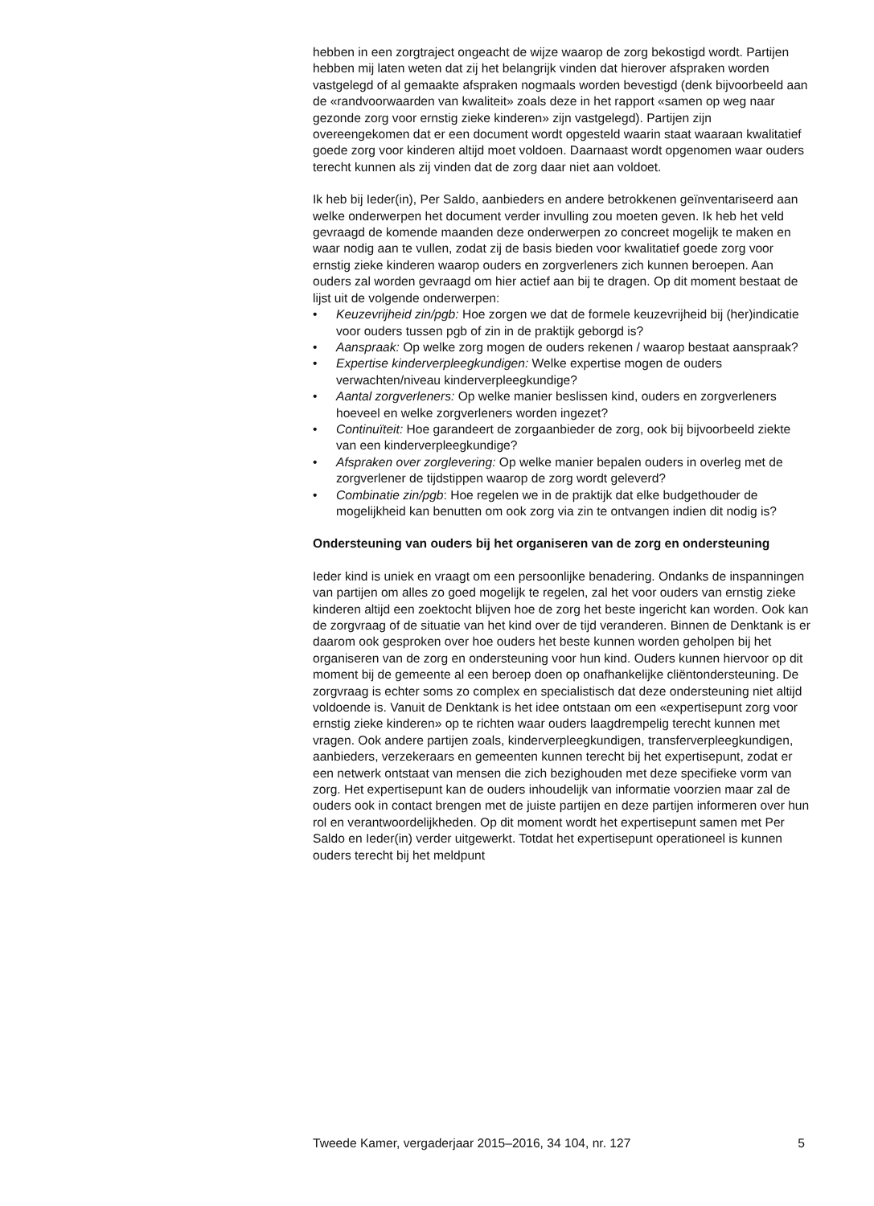hebben in een zorgtraject ongeacht de wijze waarop de zorg bekostigd wordt. Partijen hebben mij laten weten dat zij het belangrijk vinden dat hierover afspraken worden vastgelegd of al gemaakte afspraken nogmaals worden bevestigd (denk bijvoorbeeld aan de «randvoorwaarden van kwaliteit» zoals deze in het rapport «samen op weg naar gezonde zorg voor ernstig zieke kinderen» zijn vastgelegd). Partijen zijn overeengekomen dat er een document wordt opgesteld waarin staat waaraan kwalitatief goede zorg voor kinderen altijd moet voldoen. Daarnaast wordt opgenomen waar ouders terecht kunnen als zij vinden dat de zorg daar niet aan voldoet.
Ik heb bij Ieder(in), Per Saldo, aanbieders en andere betrokkenen geïnventariseerd aan welke onderwerpen het document verder invulling zou moeten geven. Ik heb het veld gevraagd de komende maanden deze onderwerpen zo concreet mogelijk te maken en waar nodig aan te vullen, zodat zij de basis bieden voor kwalitatief goede zorg voor ernstig zieke kinderen waarop ouders en zorgverleners zich kunnen beroepen. Aan ouders zal worden gevraagd om hier actief aan bij te dragen. Op dit moment bestaat de lijst uit de volgende onderwerpen:
• Keuzevrijheid zin/pgb: Hoe zorgen we dat de formele keuzevrijheid bij (her)indicatie voor ouders tussen pgb of zin in de praktijk geborgd is?
• Aanspraak: Op welke zorg mogen de ouders rekenen / waarop bestaat aanspraak?
• Expertise kinderverpleegkundigen: Welke expertise mogen de ouders verwachten/niveau kinderverpleegkundige?
• Aantal zorgverleners: Op welke manier beslissen kind, ouders en zorgverleners hoeveel en welke zorgverleners worden ingezet?
• Continuïteit: Hoe garandeert de zorgaanbieder de zorg, ook bij bijvoorbeeld ziekte van een kinderverpleegkundige?
• Afspraken over zorglevering: Op welke manier bepalen ouders in overleg met de zorgverlener de tijdstippen waarop de zorg wordt geleverd?
• Combinatie zin/pgb: Hoe regelen we in de praktijk dat elke budgethouder de mogelijkheid kan benutten om ook zorg via zin te ontvangen indien dit nodig is?
Ondersteuning van ouders bij het organiseren van de zorg en ondersteuning
Ieder kind is uniek en vraagt om een persoonlijke benadering. Ondanks de inspanningen van partijen om alles zo goed mogelijk te regelen, zal het voor ouders van ernstig zieke kinderen altijd een zoektocht blijven hoe de zorg het beste ingericht kan worden. Ook kan de zorgvraag of de situatie van het kind over de tijd veranderen. Binnen de Denktank is er daarom ook gesproken over hoe ouders het beste kunnen worden geholpen bij het organiseren van de zorg en ondersteuning voor hun kind. Ouders kunnen hiervoor op dit moment bij de gemeente al een beroep doen op onafhankelijke cliëntondersteuning. De zorgvraag is echter soms zo complex en specialistisch dat deze ondersteuning niet altijd voldoende is. Vanuit de Denktank is het idee ontstaan om een «expertisepunt zorg voor ernstig zieke kinderen» op te richten waar ouders laagdrempelig terecht kunnen met vragen. Ook andere partijen zoals, kinderverpleegkundigen, transferverpleegkundigen, aanbieders, verzekeraars en gemeenten kunnen terecht bij het expertisepunt, zodat er een netwerk ontstaat van mensen die zich bezighouden met deze specifieke vorm van zorg. Het expertisepunt kan de ouders inhoudelijk van informatie voorzien maar zal de ouders ook in contact brengen met de juiste partijen en deze partijen informeren over hun rol en verantwoordelijkheden. Op dit moment wordt het expertisepunt samen met Per Saldo en Ieder(in) verder uitgewerkt. Totdat het expertisepunt operationeel is kunnen ouders terecht bij het meldpunt
Tweede Kamer, vergaderjaar 2015–2016, 34 104, nr. 127 5